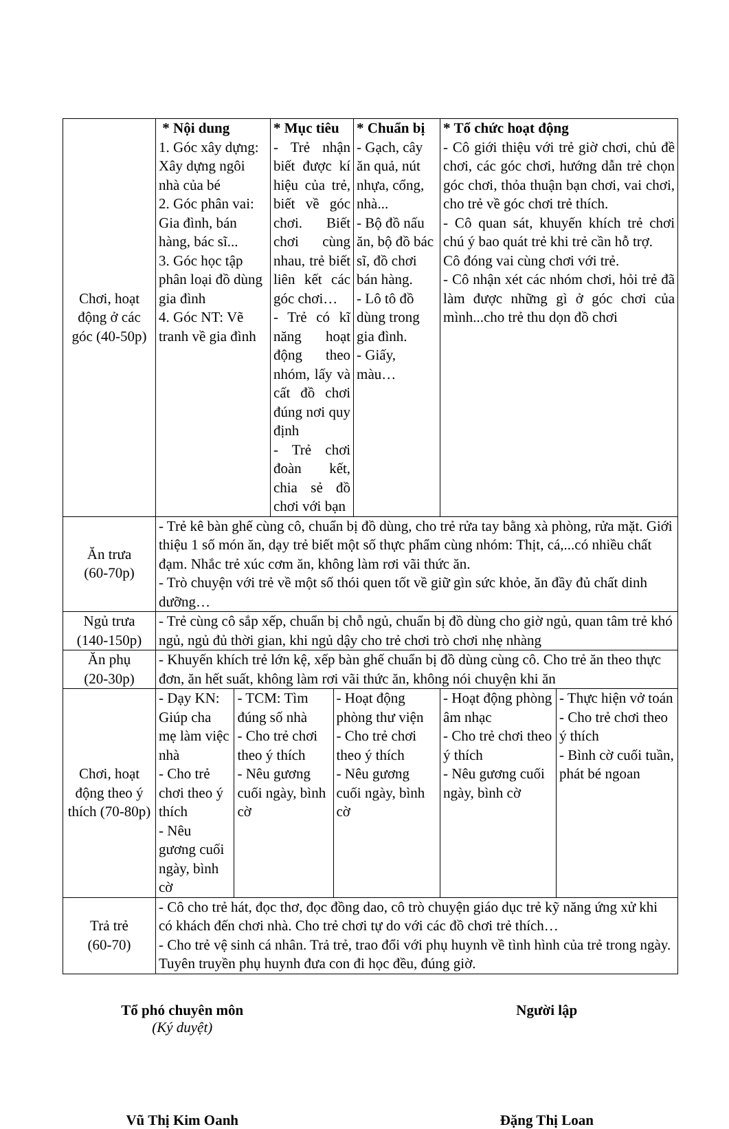| Chơi, hoạt động ở các góc (40-50p) | * Nội dung 1. Góc xây dựng: Xây dựng ngôi nhà của bé 2. Góc phân vai: Gia đình, bán hàng, bác sĩ... 3. Góc học tập phân loại đồ dùng gia đình 4. Góc NT: Vẽ tranh về gia đình | | * Mục tiêu - Trẻ nhận biết được kí hiệu của trẻ, biết về góc chơi. Biết chơi cùng nhau, trẻ biết liên kết các góc chơi… - Trẻ có kĩ năng hoạt động theo nhóm, lấy và cất đồ chơi đúng nơi quy định - Trẻ chơi đoàn kết, chia sẻ đồ chơi với bạn | | * Chuẩn bị - Gạch, cây ăn quả, nút nhựa, cổng, nhà... - Bộ đồ nấu ăn, bộ đồ bác sĩ, đồ chơi bán hàng. - Lô tô đồ dùng trong gia đình. - Giấy, màu… | * Tổ chức hoạt động - Cô giới thiệu với trẻ giờ chơi, chủ đề chơi, các góc chơi, hướng dẫn trẻ chọn góc chơi, thỏa thuận bạn chơi, vai chơi, cho trẻ về góc chơi trẻ thích. - Cô quan sát, khuyến khích trẻ chơi chú ý bao quát trẻ khi trẻ cần hỗ trợ. Cô đóng vai cùng chơi với trẻ. - Cô nhận xét các nhóm chơi, hỏi trẻ đã làm được những gì ở góc chơi của mình...cho trẻ thu dọn đồ chơi | |
| Ăn trưa (60-70p) | - Trẻ kê bàn ghế cùng cô, chuẩn bị đồ dùng, cho trẻ rửa tay bằng xà phòng, rửa mặt. Giới thiệu 1 số món ăn, dạy trẻ biết một số thực phẩm cùng nhóm: Thịt, cá,...có nhiều chất đạm. Nhắc trẻ xúc cơm ăn, không làm rơi vãi thức ăn. - Trò chuyện với trẻ về một số thói quen tốt về giữ gìn sức khỏe, ăn đầy đủ chất dinh dưỡng… | | | | | | |
| Ngủ trưa (140-150p) | - Trẻ cùng cô sắp xếp, chuẩn bị chỗ ngủ, chuẩn bị đồ dùng cho giờ ngủ, quan tâm trẻ khó ngủ, ngủ đủ thời gian, khi ngủ dậy cho trẻ chơi trò chơi nhẹ nhàng | | | | | | |
| Ăn phụ (20-30p) | - Khuyến khích trẻ lớn kệ, xếp bàn ghế chuẩn bị đồ dùng cùng cô. Cho trẻ ăn theo thực đơn, ăn hết suất, không làm rơi vãi thức ăn, không nói chuyện khi ăn | | | | | | |
| Chơi, hoạt động theo ý thích (70-80p) | - Dạy KN: Giúp cha mẹ làm việc nhà - Cho trẻ chơi theo ý thích - Nêu gương cuối ngày, bình cờ | - TCM: Tìm đúng số nhà - Cho trẻ chơi theo ý thích - Nêu gương cuối ngày, bình cờ | | - Hoạt động phòng thư viện - Cho trẻ chơi theo ý thích - Nêu gương cuối ngày, bình cờ | | - Hoạt động phòng âm nhạc - Cho trẻ chơi theo ý thích - Nêu gương cuối ngày, bình cờ | - Thực hiện vở toán - Cho trẻ chơi theo ý thích - Bình cờ cuối tuần, phát bé ngoan |
| Trả trẻ (60-70) | - Cô cho trẻ hát, đọc thơ, đọc đồng dao, cô trò chuyện giáo dục trẻ kỹ năng ứng xử khi có khách đến chơi nhà. Cho trẻ chơi tự do với các đồ chơi trẻ thích… - Cho trẻ vệ sinh cá nhân. Trả trẻ, trao đổi với phụ huynh về tình hình của trẻ trong ngày. Tuyên truyền phụ huynh đưa con đi học đều, đúng giờ. | | | | | | |
Tổ phó chuyên môn
(Ký duyệt)
Người lập
Vũ Thị Kim Oanh Đặng Thị Loan